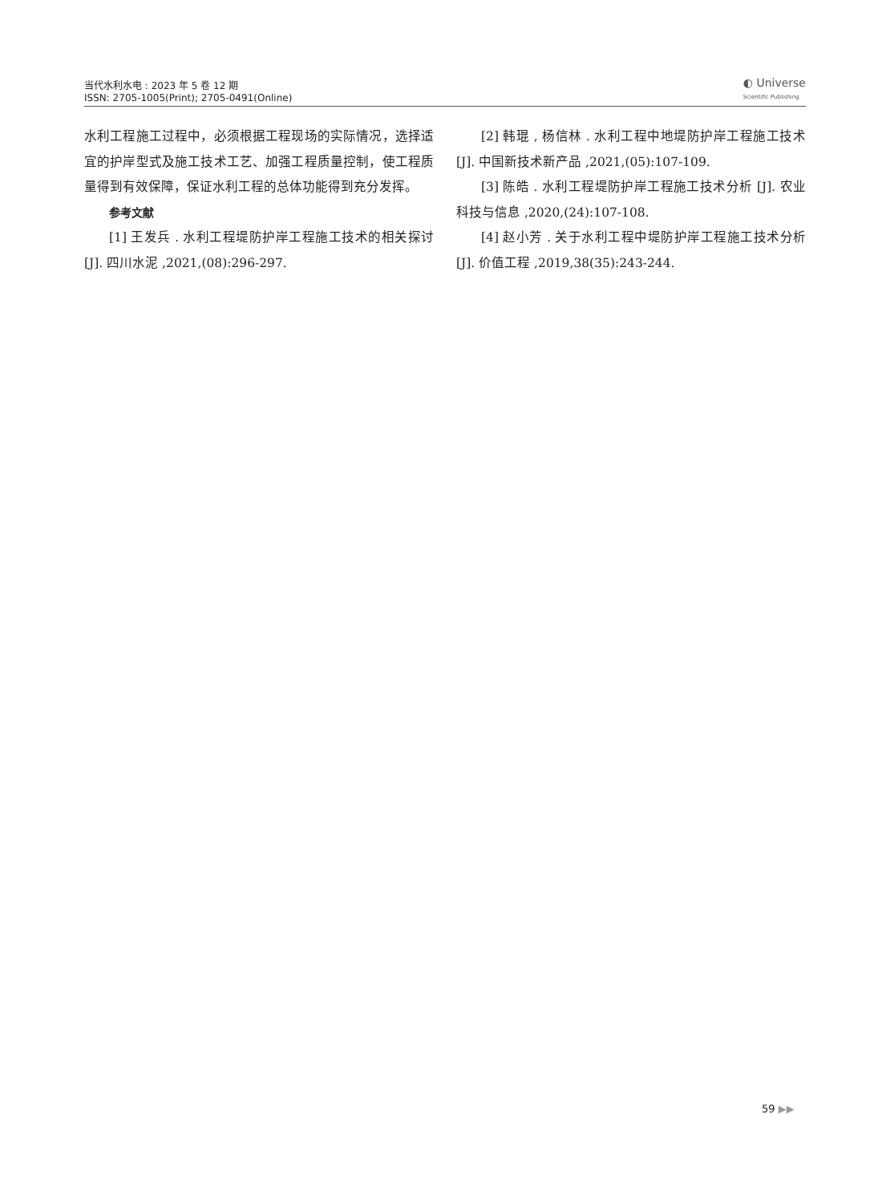当代水利水电 : 2023 年 5 卷 12 期
ISSN: 2705-1005(Print); 2705-0491(Online)
◐ Universe
Scientific Publishing
水利工程施工过程中，必须根据工程现场的实际情况，选择适宜的护岸型式及施工技术工艺、加强工程质量控制，使工程质量得到有效保障，保证水利工程的总体功能得到充分发挥。
参考文献
[1] 王发兵 . 水利工程堤防护岸工程施工技术的相关探讨 [J]. 四川水泥 ,2021,(08):296-297.
[2] 韩琨 , 杨信林 . 水利工程中地堤防护岸工程施工技术 [J]. 中国新技术新产品 ,2021,(05):107-109.
[3] 陈皓 . 水利工程堤防护岸工程施工技术分析 [J]. 农业科技与信息 ,2020,(24):107-108.
[4] 赵小芳 . 关于水利工程中堤防护岸工程施工技术分析 [J]. 价值工程 ,2019,38(35):243-244.
59 ▶▶